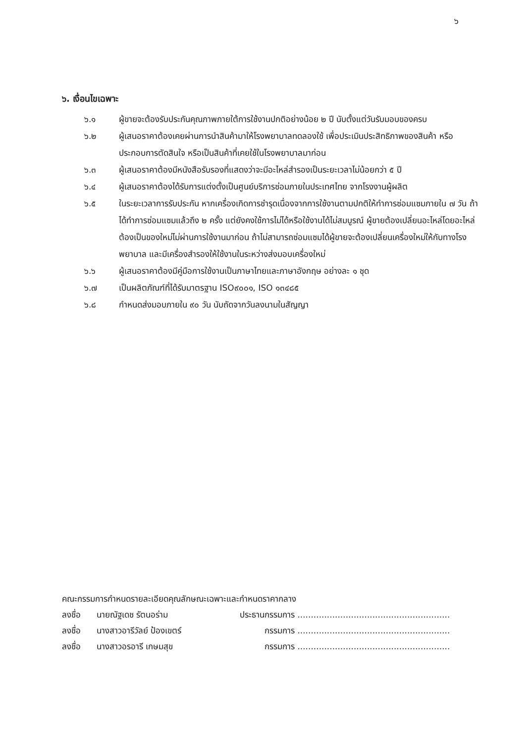๖
๖. เงื่อนไขเฉพาะ
๖.๑ ผู้ขายจะต้องรับประกันคุณภาพภายใต้การใช้งานปกติอย่างน้อย ๒ ปี นับตั้งแต่วันรับมอบของครบ
๖.๒ ผู้เสนอราคาต้องเคยผ่านการนำสินค้ามาให้โรงพยาบาลทดลองใช้ เพื่อประเมินประสิทธิภาพของสินค้า หรือประกอบการตัดสินใจ หรือเป็นสินค้าที่เคยใช้ในโรงพยาบาลมาก่อน
๖.๓ ผู้เสนอราคาต้องมีหนังสือรับรองที่แสดงว่าจะมีอะไหล่สำรองเป็นระยะเวลาไม่น้อยกว่า ๕ ปี
๖.๔ ผู้เสนอราคาต้องได้รับการแต่งตั้งเป็นศูนย์บริการซ่อมภายในประเทศไทย จากโรงงานผู้ผลิต
๖.๕ ในระยะเวลาการรับประกัน หากเครื่องเกิดการชำรุดเนื่องจากการใช้งานตามปกติให้ทำการซ่อมแซมภายใน ๗ วัน ถ้าได้ทำการซ่อมแซมแล้วถึง ๒ ครั้ง แต่ยังคงใช้การไม่ได้หรือใช้งานได้ไม่สมบูรณ์ ผู้ขายต้องเปลี่ยนอะไหล่โดยอะไหล่ต้องเป็นของใหม่ไม่ผ่านการใช้งานมาก่อน ถ้าไม่สามารถซ่อมแซมได้ผู้ขายจะต้องเปลี่ยนเครื่องใหม่ให้กับทางโรงพยาบาล และมีเครื่องสำรองให้ใช้งานในระหว่างส่งมอบเครื่องใหม่
๖.๖ ผู้เสนอราคาต้องมีคู่มือการใช้งานเป็นภาษาไทยและภาษาอังกฤษ อย่างละ ๑ ชุด
๖.๗ เป็นผลิตภัณฑ์ที่ได้รับมาตรฐาน ISO๙๐๐๑, ISO ๑๓๔๘๕
๖.๘ กำหนดส่งมอบภายใน ๙๐ วัน นับถัดจากวันลงนามในสัญญา
คณะกรรมการกำหนดรายละเอียดคุณลักษณะเฉพาะและกำหนดราคากลาง
ลงชื่อ นายณัฐเดช รัตนอร่าม ประธานกรรมการ .........................................................
ลงชื่อ นางสาวอารีวัลย์ ป้องเขตร์ กรรมการ .........................................................
ลงชื่อ นางสาวอรอารี เกษมสุข กรรมการ .........................................................